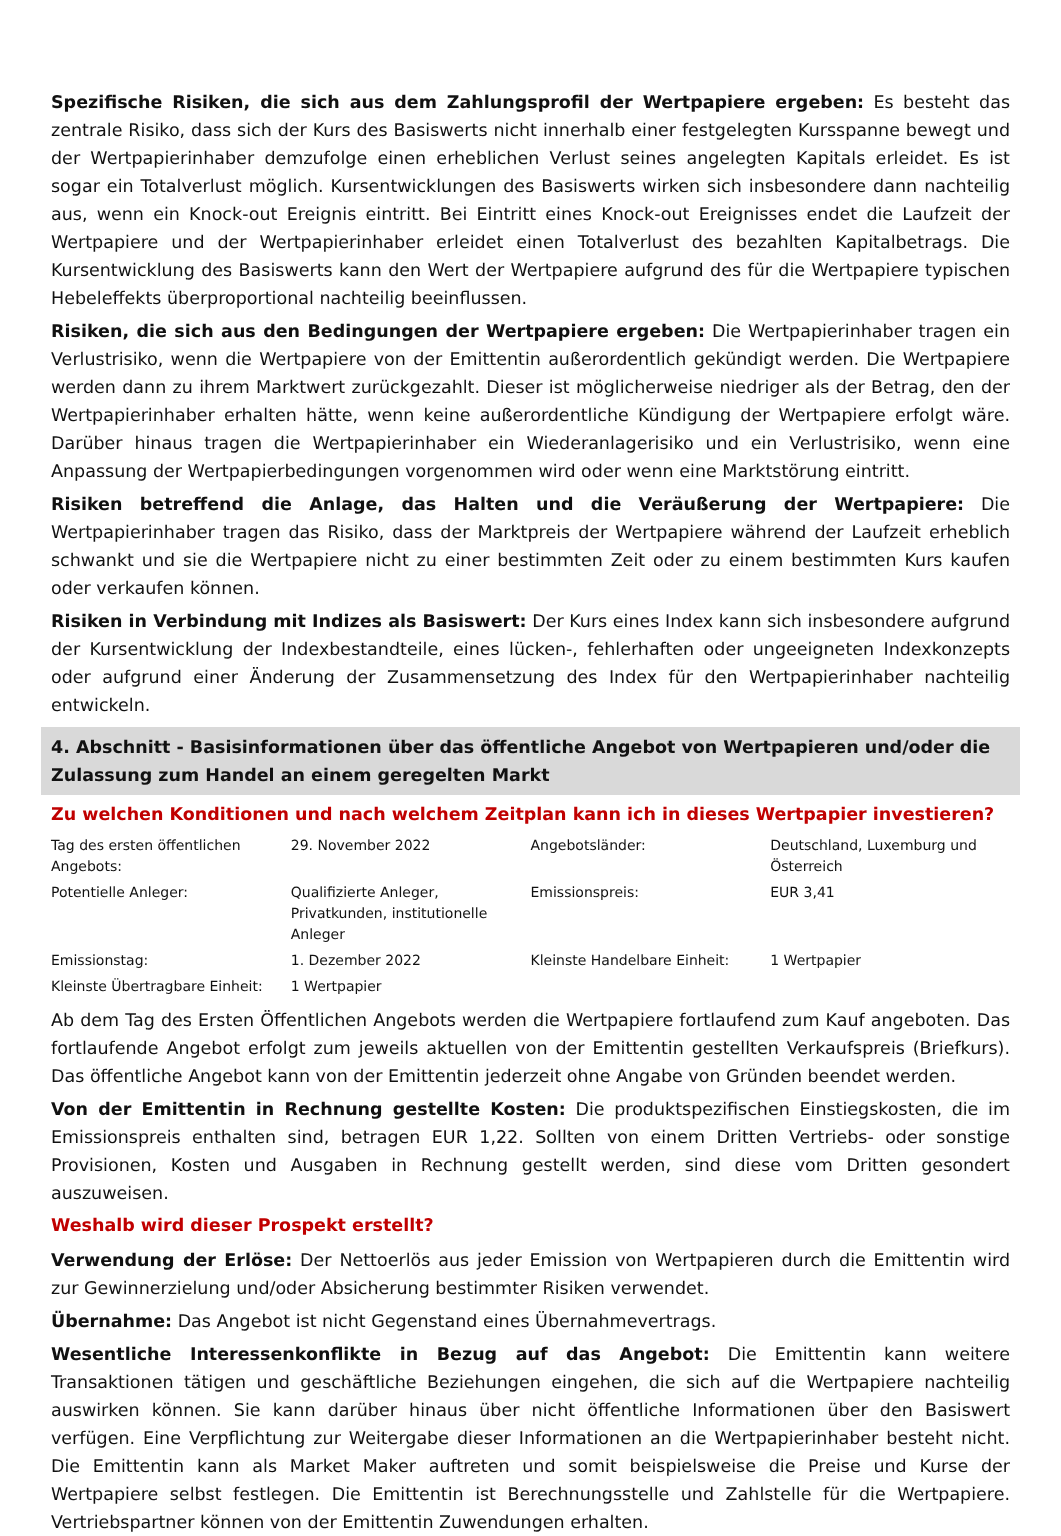Spezifische Risiken, die sich aus dem Zahlungsprofil der Wertpapiere ergeben: Es besteht das zentrale Risiko, dass sich der Kurs des Basiswerts nicht innerhalb einer festgelegten Kursspanne bewegt und der Wertpapierinhaber demzufolge einen erheblichen Verlust seines angelegten Kapitals erleidet. Es ist sogar ein Totalverlust möglich. Kursentwicklungen des Basiswerts wirken sich insbesondere dann nachteilig aus, wenn ein Knock-out Ereignis eintritt. Bei Eintritt eines Knock-out Ereignisses endet die Laufzeit der Wertpapiere und der Wertpapierinhaber erleidet einen Totalverlust des bezahlten Kapitalbetrags. Die Kursentwicklung des Basiswerts kann den Wert der Wertpapiere aufgrund des für die Wertpapiere typischen Hebeleffekts überproportional nachteilig beeinflussen.
Risiken, die sich aus den Bedingungen der Wertpapiere ergeben: Die Wertpapierinhaber tragen ein Verlustrisiko, wenn die Wertpapiere von der Emittentin außerordentlich gekündigt werden. Die Wertpapiere werden dann zu ihrem Marktwert zurückgezahlt. Dieser ist möglicherweise niedriger als der Betrag, den der Wertpapierinhaber erhalten hätte, wenn keine außerordentliche Kündigung der Wertpapiere erfolgt wäre. Darüber hinaus tragen die Wertpapierinhaber ein Wiederanlagerisiko und ein Verlustrisiko, wenn eine Anpassung der Wertpapierbedingungen vorgenommen wird oder wenn eine Marktstörung eintritt.
Risiken betreffend die Anlage, das Halten und die Veräußerung der Wertpapiere: Die Wertpapierinhaber tragen das Risiko, dass der Marktpreis der Wertpapiere während der Laufzeit erheblich schwankt und sie die Wertpapiere nicht zu einer bestimmten Zeit oder zu einem bestimmten Kurs kaufen oder verkaufen können.
Risiken in Verbindung mit Indizes als Basiswert: Der Kurs eines Index kann sich insbesondere aufgrund der Kursentwicklung der Indexbestandteile, eines lücken-, fehlerhaften oder ungeeigneten Indexkonzepts oder aufgrund einer Änderung der Zusammensetzung des Index für den Wertpapierinhaber nachteilig entwickeln.
4. Abschnitt - Basisinformationen über das öffentliche Angebot von Wertpapieren und/oder die Zulassung zum Handel an einem geregelten Markt
Zu welchen Konditionen und nach welchem Zeitplan kann ich in dieses Wertpapier investieren?
| Tag des ersten öffentlichen Angebots: | 29. November 2022 | Angebotsländer: | Deutschland, Luxemburg und Österreich |
| Potentielle Anleger: | Qualifizierte Anleger, Privatkunden, institutionelle Anleger | Emissionspreis: | EUR 3,41 |
| Emissionstag: | 1. Dezember 2022 | Kleinste Handelbare Einheit: | 1 Wertpapier |
| Kleinste Übertragbare Einheit: | 1 Wertpapier | | |
Ab dem Tag des Ersten Öffentlichen Angebots werden die Wertpapiere fortlaufend zum Kauf angeboten. Das fortlaufende Angebot erfolgt zum jeweils aktuellen von der Emittentin gestellten Verkaufspreis (Briefkurs). Das öffentliche Angebot kann von der Emittentin jederzeit ohne Angabe von Gründen beendet werden.
Von der Emittentin in Rechnung gestellte Kosten: Die produktspezifischen Einstiegskosten, die im Emissionspreis enthalten sind, betragen EUR 1,22. Sollten von einem Dritten Vertriebs- oder sonstige Provisionen, Kosten und Ausgaben in Rechnung gestellt werden, sind diese vom Dritten gesondert auszuweisen.
Weshalb wird dieser Prospekt erstellt?
Verwendung der Erlöse: Der Nettoerlös aus jeder Emission von Wertpapieren durch die Emittentin wird zur Gewinnerzielung und/oder Absicherung bestimmter Risiken verwendet.
Übernahme: Das Angebot ist nicht Gegenstand eines Übernahmevertrags.
Wesentliche Interessenkonflikte in Bezug auf das Angebot: Die Emittentin kann weitere Transaktionen tätigen und geschäftliche Beziehungen eingehen, die sich auf die Wertpapiere nachteilig auswirken können. Sie kann darüber hinaus über nicht öffentliche Informationen über den Basiswert verfügen. Eine Verpflichtung zur Weitergabe dieser Informationen an die Wertpapierinhaber besteht nicht. Die Emittentin kann als Market Maker auftreten und somit beispielsweise die Preise und Kurse der Wertpapiere selbst festlegen. Die Emittentin ist Berechnungsstelle und Zahlstelle für die Wertpapiere. Vertriebspartner können von der Emittentin Zuwendungen erhalten.